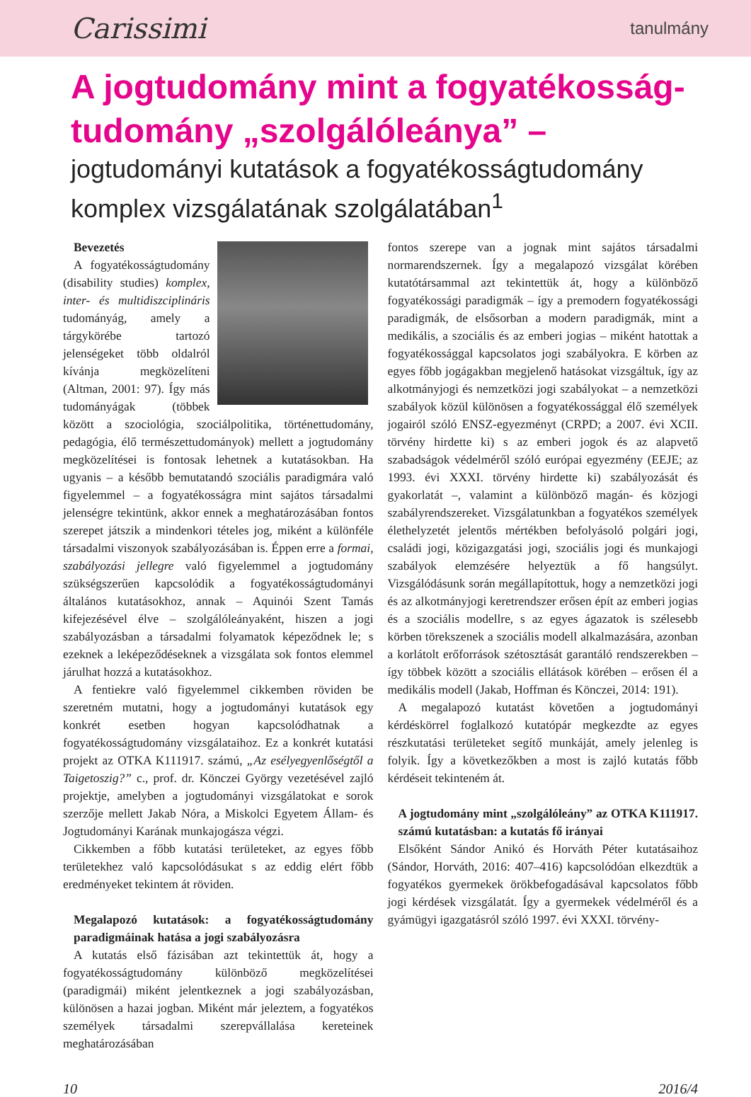Carissimi tanulmány
A jogtudomány mint a fogyatékosság-
tudomány „szolgálóleánya” –
jogtudományi kutatások a fogyatékosságtudomány
komplex vizsgálatának szolgálatában<sup>1</sup>
Bevezetés
A fogyatékosságtudomány (disability studies) komplex, inter- és multidiszciplináris tudományág, amely a tárgykörébe tartozó jelenségeket több oldalról kívánja megközelíteni (Altman, 2001: 97). Így más tudományágak (többek között a szociológia, szociálpolitika, történettudomány, pedagógia, élő természettudományok) mellett a jogtudomány megközelítései is fontosak lehetnek a kutatásokban. Ha ugyanis – a később bemutatandó szociális paradigmára való figyelemmel – a fogyatékosságra mint sajátos társadalmi jelenségre tekintünk, akkor ennek a meghatározásában fontos szerepet játszik a mindenkori tételes jog, miként a különféle társadalmi viszonyok szabályozásában is. Éppen erre a formai, szabályozási jellegre való figyelemmel a jogtudomány szükségszerűen kapcsolódik a fogyatékosságtudományi általános kutatásokhoz, annak – Aquinói Szent Tamás kifejezésével élve – szolgálóleányaként, hiszen a jogi szabályozásban a társadalmi folyamatok képeződnek le; s ezeknek a leképeződéseknek a vizsgálata sok fontos elemmel járulhat hozzá a kutatásokhoz.
A fentiekre való figyelemmel cikkemben röviden be szeretném mutatni, hogy a jogtudományi kutatások egy konkrét esetben hogyan kapcsolódhatnak a fogyatékosságtudomány vizsgálataihoz. Ez a konkrét kutatási projekt az OTKA K111917. számú, „Az esélyegyenlőségtől a Taigetoszig?” c., prof. dr. Könczei György vezetésével zajló projektje, amelyben a jogtudományi vizsgálatokat e sorok szerzője mellett Jakab Nóra, a Miskolci Egyetem Állam- és Jogtudományi Karának munkajogásza végzi.
Cikkemben a főbb kutatási területeket, az egyes főbb területekhez való kapcsolódásukat s az eddig elért főbb eredményeket tekintem át röviden.
Megalapozó kutatások: a fogyatékosságtudomány paradigmáinak hatása a jogi szabályozásra
A kutatás első fázisában azt tekintettük át, hogy a fogyatékosságtudomány különböző megközelítései (paradigmái) miként jelentkeznek a jogi szabályozásban, különösen a hazai jogban. Miként már jeleztem, a fogyatékos személyek társadalmi szerepvállalása kereteinek meghatározásában
fontos szerepe van a jognak mint sajátos társadalmi normarendszernek. Így a megalapozó vizsgálat körében kutatótársammal azt tekintettük át, hogy a különböző fogyatékossági paradigmák – így a premodern fogyatékossági paradigmák, de elsősorban a modern paradigmák, mint a medikális, a szociális és az emberi jogias – miként hatottak a fogyatékossággal kapcsolatos jogi szabályokra. E körben az egyes főbb jogágakban megjelenő hatásokat vizsgáltuk, így az alkotmányjogi és nemzetközi jogi szabályokat – a nemzetközi szabályok közül különösen a fogyatékossággal élő személyek jogairól szóló ENSZ-egyezményt (CRPD; a 2007. évi XCII. törvény hirdette ki) s az emberi jogok és az alapvető szabadságok védelméről szóló európai egyezmény (EEJE; az 1993. évi XXXI. törvény hirdette ki) szabályozását és gyakorlatát –, valamint a különböző magán- és közjogi szabályrendszereket. Vizsgálatunkban a fogyatékos személyek élethelyzetét jelentős mértékben befolyásoló polgári jogi, családi jogi, közigazgatási jogi, szociális jogi és munkajogi szabályok elemzésére helyeztük a fő hangsúlyt. Vizsgálódásunk során megállapítottuk, hogy a nemzetközi jogi és az alkotmányjogi keretrendszer erősen épít az emberi jogias és a szociális modellre, s az egyes ágazatok is szélesebb körben törekszenek a szociális modell alkalmazására, azonban a korlátolt erőforrások szétosztását garantáló rendszerekben – így többek között a szociális ellátások körében – erősen él a medikális modell (Jakab, Hoffman és Könczei, 2014: 191).
A megalapozó kutatást követően a jogtudományi kérdéskörrel foglalkozó kutatópár megkezdte az egyes részkutatási területeket segítő munkáját, amely jelenleg is folyik. Így a következőkben a most is zajló kutatás főbb kérdéseit tekinteném át.
A jogtudomány mint „szolgálóleány” az OTKA K111917. számú kutatásban: a kutatás fő irányai
Elsőként Sándor Anikó és Horváth Péter kutatásaihoz (Sándor, Horváth, 2016: 407–416) kapcsolódóan elkezdtük a fogyatékos gyermekek örökbefogadásával kapcsolatos főbb jogi kérdések vizsgálatát. Így a gyermekek védelméről és a gyámügyi igazgatásról szóló 1997. évi XXXI. törvény-
10 2016/4